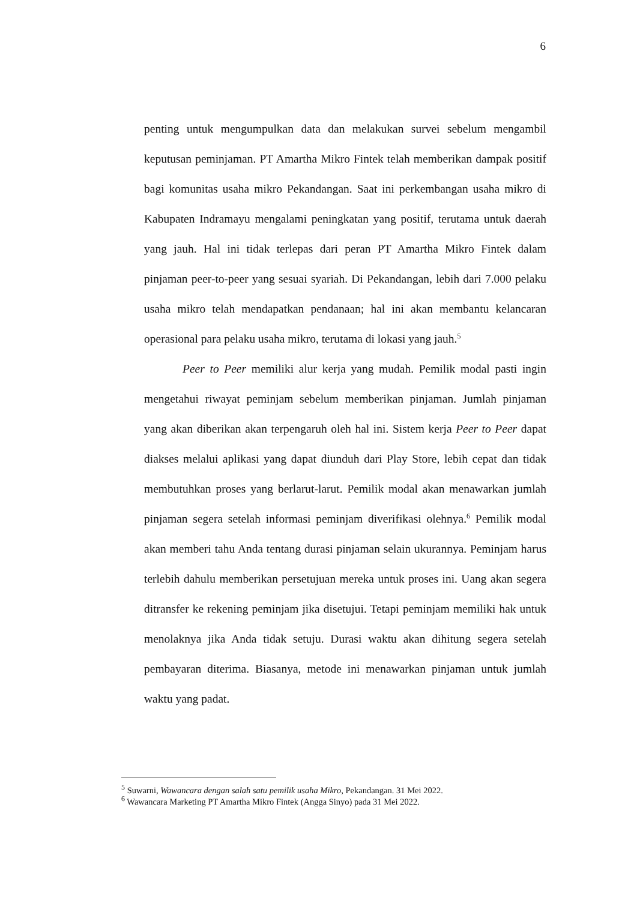6
penting untuk mengumpulkan data dan melakukan survei sebelum mengambil keputusan peminjaman. PT Amartha Mikro Fintek telah memberikan dampak positif bagi komunitas usaha mikro Pekandangan. Saat ini perkembangan usaha mikro di Kabupaten Indramayu mengalami peningkatan yang positif, terutama untuk daerah yang jauh. Hal ini tidak terlepas dari peran PT Amartha Mikro Fintek dalam pinjaman peer-to-peer yang sesuai syariah. Di Pekandangan, lebih dari 7.000 pelaku usaha mikro telah mendapatkan pendanaan; hal ini akan membantu kelancaran operasional para pelaku usaha mikro, terutama di lokasi yang jauh.<sup>5</sup>
Peer to Peer memiliki alur kerja yang mudah. Pemilik modal pasti ingin mengetahui riwayat peminjam sebelum memberikan pinjaman. Jumlah pinjaman yang akan diberikan akan terpengaruh oleh hal ini. Sistem kerja Peer to Peer dapat diakses melalui aplikasi yang dapat diunduh dari Play Store, lebih cepat dan tidak membutuhkan proses yang berlarut-larut. Pemilik modal akan menawarkan jumlah pinjaman segera setelah informasi peminjam diverifikasi olehnya.<sup>6</sup> Pemilik modal akan memberi tahu Anda tentang durasi pinjaman selain ukurannya. Peminjam harus terlebih dahulu memberikan persetujuan mereka untuk proses ini. Uang akan segera ditransfer ke rekening peminjam jika disetujui. Tetapi peminjam memiliki hak untuk menolaknya jika Anda tidak setuju. Durasi waktu akan dihitung segera setelah pembayaran diterima. Biasanya, metode ini menawarkan pinjaman untuk jumlah waktu yang padat.
<sup>5</sup> Suwarni, Wawancara dengan salah satu pemilik usaha Mikro, Pekandangan. 31 Mei 2022.
<sup>6</sup> Wawancara Marketing PT Amartha Mikro Fintek (Angga Sinyo) pada 31 Mei 2022.